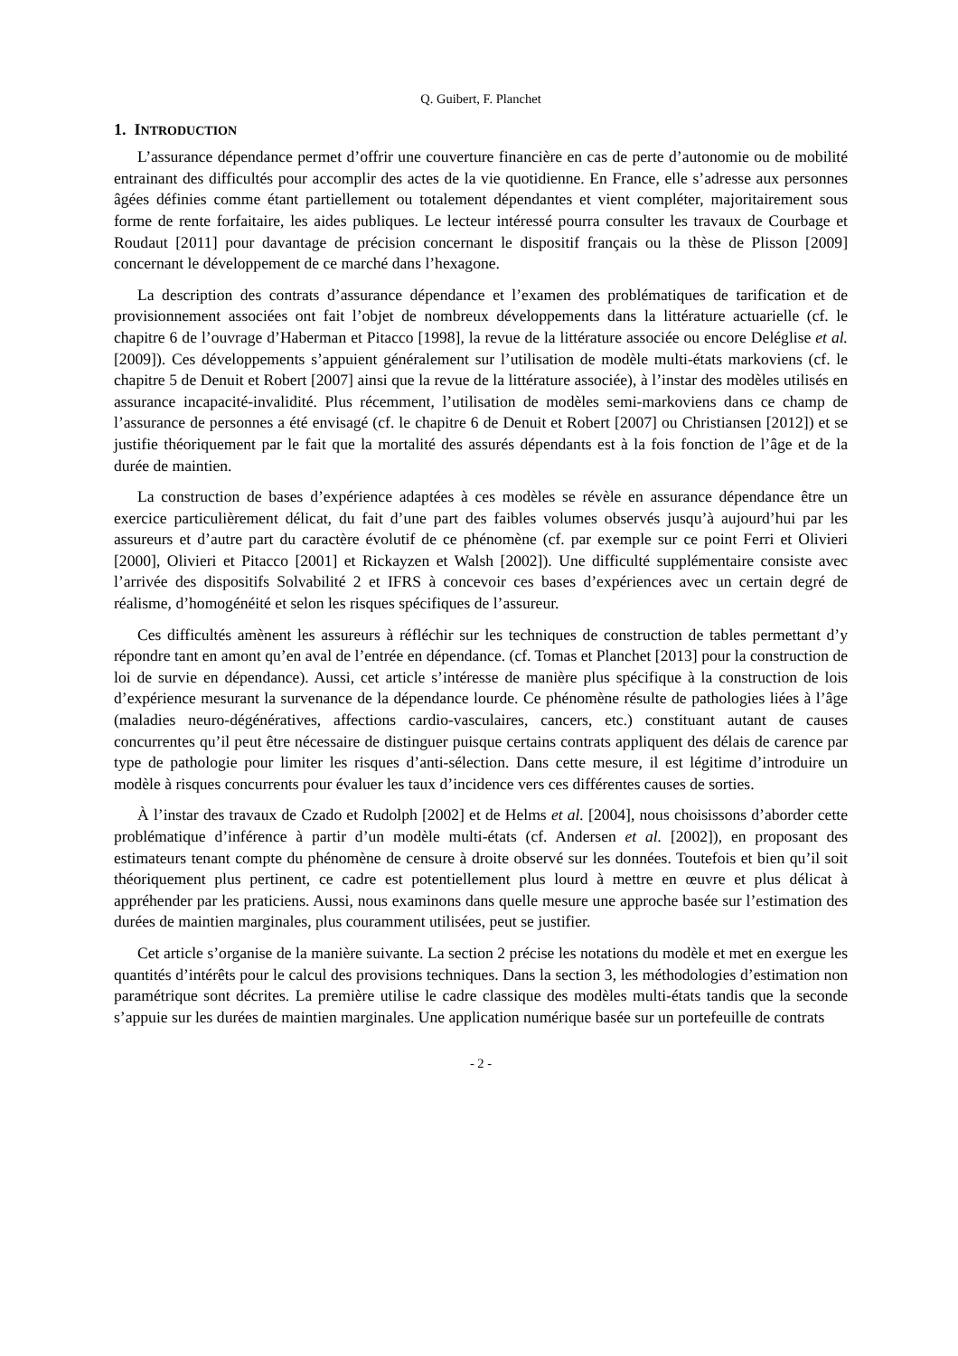Q. Guibert, F. Planchet
1. INTRODUCTION
L’assurance dépendance permet d’offrir une couverture financière en cas de perte d’autonomie ou de mobilité entrainant des difficultés pour accomplir des actes de la vie quotidienne. En France, elle s’adresse aux personnes âgées définies comme étant partiellement ou totalement dépendantes et vient compléter, majoritairement sous forme de rente forfaitaire, les aides publiques. Le lecteur intéressé pourra consulter les travaux de Courbage et Roudaut [2011] pour davantage de précision concernant le dispositif français ou la thèse de Plisson [2009] concernant le développement de ce marché dans l’hexagone.
La description des contrats d’assurance dépendance et l’examen des problématiques de tarification et de provisionnement associées ont fait l’objet de nombreux développements dans la littérature actuarielle (cf. le chapitre 6 de l’ouvrage d’Haberman et Pitacco [1998], la revue de la littérature associée ou encore Deléglise et al. [2009]). Ces développements s’appuient généralement sur l’utilisation de modèle multi-états markoviens (cf. le chapitre 5 de Denuit et Robert [2007] ainsi que la revue de la littérature associée), à l’instar des modèles utilisés en assurance incapacité-invalidité. Plus récemment, l’utilisation de modèles semi-markoviens dans ce champ de l’assurance de personnes a été envisagé (cf. le chapitre 6 de Denuit et Robert [2007] ou Christiansen [2012]) et se justifie théoriquement par le fait que la mortalité des assurés dépendants est à la fois fonction de l’âge et de la durée de maintien.
La construction de bases d’expérience adaptées à ces modèles se révèle en assurance dépendance être un exercice particulièrement délicat, du fait d’une part des faibles volumes observés jusqu’à aujourd’hui par les assureurs et d’autre part du caractère évolutif de ce phénomène (cf. par exemple sur ce point Ferri et Olivieri [2000], Olivieri et Pitacco [2001] et Rickayzen et Walsh [2002]). Une difficulté supplémentaire consiste avec l’arrivée des dispositifs Solvabilité 2 et IFRS à concevoir ces bases d’expériences avec un certain degré de réalisme, d’homogénéité et selon les risques spécifiques de l’assureur.
Ces difficultés amènent les assureurs à réfléchir sur les techniques de construction de tables permettant d’y répondre tant en amont qu’en aval de l’entrée en dépendance. (cf. Tomas et Planchet [2013] pour la construction de loi de survie en dépendance). Aussi, cet article s’intéresse de manière plus spécifique à la construction de lois d’expérience mesurant la survenance de la dépendance lourde. Ce phénomène résulte de pathologies liées à l’âge (maladies neuro-dégénératives, affections cardio-vasculaires, cancers, etc.) constituant autant de causes concurrentes qu’il peut être nécessaire de distinguer puisque certains contrats appliquent des délais de carence par type de pathologie pour limiter les risques d’anti-sélection. Dans cette mesure, il est légitime d’introduire un modèle à risques concurrents pour évaluer les taux d’incidence vers ces différentes causes de sorties.
À l’instar des travaux de Czado et Rudolph [2002] et de Helms et al. [2004], nous choisissons d’aborder cette problématique d’inférence à partir d’un modèle multi-états (cf. Andersen et al. [2002]), en proposant des estimateurs tenant compte du phénomène de censure à droite observé sur les données. Toutefois et bien qu’il soit théoriquement plus pertinent, ce cadre est potentiellement plus lourd à mettre en œuvre et plus délicat à appréhender par les praticiens. Aussi, nous examinons dans quelle mesure une approche basée sur l’estimation des durées de maintien marginales, plus couramment utilisées, peut se justifier.
Cet article s’organise de la manière suivante. La section 2 précise les notations du modèle et met en exergue les quantités d’intérêts pour le calcul des provisions techniques. Dans la section 3, les méthodologies d’estimation non paramétrique sont décrites. La première utilise le cadre classique des modèles multi-états tandis que la seconde s’appuie sur les durées de maintien marginales. Une application numérique basée sur un portefeuille de contrats
- 2 -